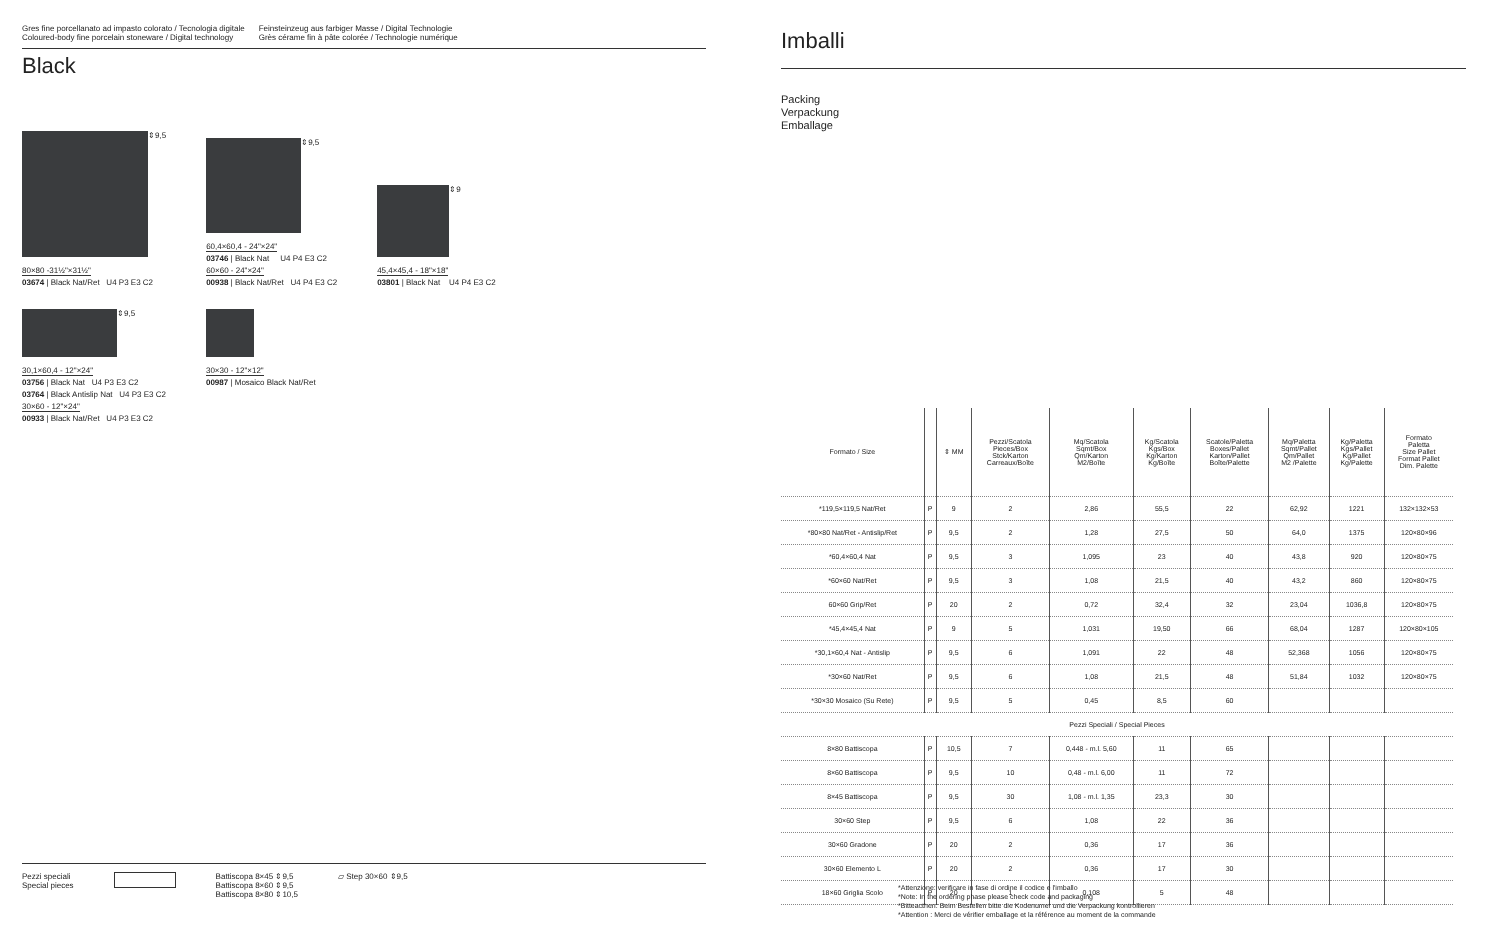Gres fine porcellanato ad impasto colorato / Tecnologia digitale
Coloured-body fine porcelain stoneware / Digital technology
Feinsteinzeug aus farbiger Masse / Digital Technologie
Grès cérame fin à pâte colorée / Technologie numérique
Black
⇕9,5
80×80 -31½"×31½"
03674 | Black Nat/Ret U4 P3 E3 C2
⇕9,5
60,4×60,4 - 24"×24"
03746 | Black Nat U4 P4 E3 C2
60×60 - 24"×24"
00938 | Black Nat/Ret U4 P4 E3 C2
⇕9
45,4×45,4 - 18"×18"
03801 | Black Nat U4 P4 E3 C2
⇕9,5
30,1×60,4 - 12"×24"
03756 | Black Nat U4 P3 E3 C2
03764 | Black Antislip Nat U4 P3 E3 C2
30×60 - 12"×24"
00933 | Black Nat/Ret U4 P3 E3 C2
30×30 - 12"×12"
00987 | Mosaico Black Nat/Ret
Pezzi speciali
Special pieces
Battiscopa 8×45 ⇕9,5
Battiscopa 8×60 ⇕9,5
Battiscopa 8×80 ⇕10,5
▱ Step 30×60 ⇕9,5
Imballi
Packing
Verpackung
Emballage
| Formato / Size | | ⇕ MM | Pezzi/Scatola Pieces/Box Stck/Karton Carreaux/Boîte | Mq/Scatola Sqmt/Box Qm/Karton M2/Boîte | Kg/Scatola Kgs/Box Kg/Karton Kg/Boîte | Scatole/Paletta Boxes/Pallet Karton/Pallet Boîte/Palette | Mq/Paletta Sqmt/Pallet Qm/Pallet M2 /Palette | Kg/Paletta Kgs/Pallet Kg/Pallet Kg/Palette | Formato Paletta Size Pallet Format Pallet Dim. Palette |
| --- | --- | --- | --- | --- | --- | --- | --- | --- | --- |
| *119,5×119,5 Nat/Ret | P | 9 | 2 | 2,86 | 55,5 | 22 | 62,92 | 1221 | 132×132×53 |
| *80×80 Nat/Ret - Antislip/Ret | P | 9,5 | 2 | 1,28 | 27,5 | 50 | 64,0 | 1375 | 120×80×96 |
| *60,4×60,4 Nat | P | 9,5 | 3 | 1,095 | 23 | 40 | 43,8 | 920 | 120×80×75 |
| *60×60 Nat/Ret | P | 9,5 | 3 | 1,08 | 21,5 | 40 | 43,2 | 860 | 120×80×75 |
| 60×60 Grip/Ret | P | 20 | 2 | 0,72 | 32,4 | 32 | 23,04 | 1036,8 | 120×80×75 |
| *45,4×45,4 Nat | P | 9 | 5 | 1,031 | 19,50 | 66 | 68,04 | 1287 | 120×80×105 |
| *30,1×60,4 Nat - Antislip | P | 9,5 | 6 | 1,091 | 22 | 48 | 52,368 | 1056 | 120×80×75 |
| *30×60 Nat/Ret | P | 9,5 | 6 | 1,08 | 21,5 | 48 | 51,84 | 1032 | 120×80×75 |
| *30×30 Mosaico (Su Rete) | P | 9,5 | 5 | 0,45 | 8,5 | 60 | | | |
| Pezzi Speciali / Special Pieces | | | | | | | | | |
| 8×80 Battiscopa | P | 10,5 | 7 | 0,448 - m.l. 5,60 | 11 | 65 | | | |
| 8×60 Battiscopa | P | 9,5 | 10 | 0,48 - m.l. 6,00 | 11 | 72 | | | |
| 8×45 Battiscopa | P | 9,5 | 30 | 1,08 - m.l. 1,35 | 23,3 | 30 | | | |
| 30×60 Step | P | 9,5 | 6 | 1,08 | 22 | 36 | | | |
| 30×60 Gradone | P | 20 | 2 | 0,36 | 17 | 36 | | | |
| 30×60 Elemento L | P | 20 | 2 | 0,36 | 17 | 30 | | | |
| 18×60 Griglia Scolo | P | 20 | 1 | 0,108 | 5 | 48 | | | |
*Attenzione: verificare in fase di ordine il codice e l'imballo
*Note: In the ordering phase please check code and packaging
*Bitteacthen: Beim Bestellen bitte die Kodenumer und die Verpackung kontrollieren
*Attention : Merci de vérifier emballage et la référence au moment de la commande